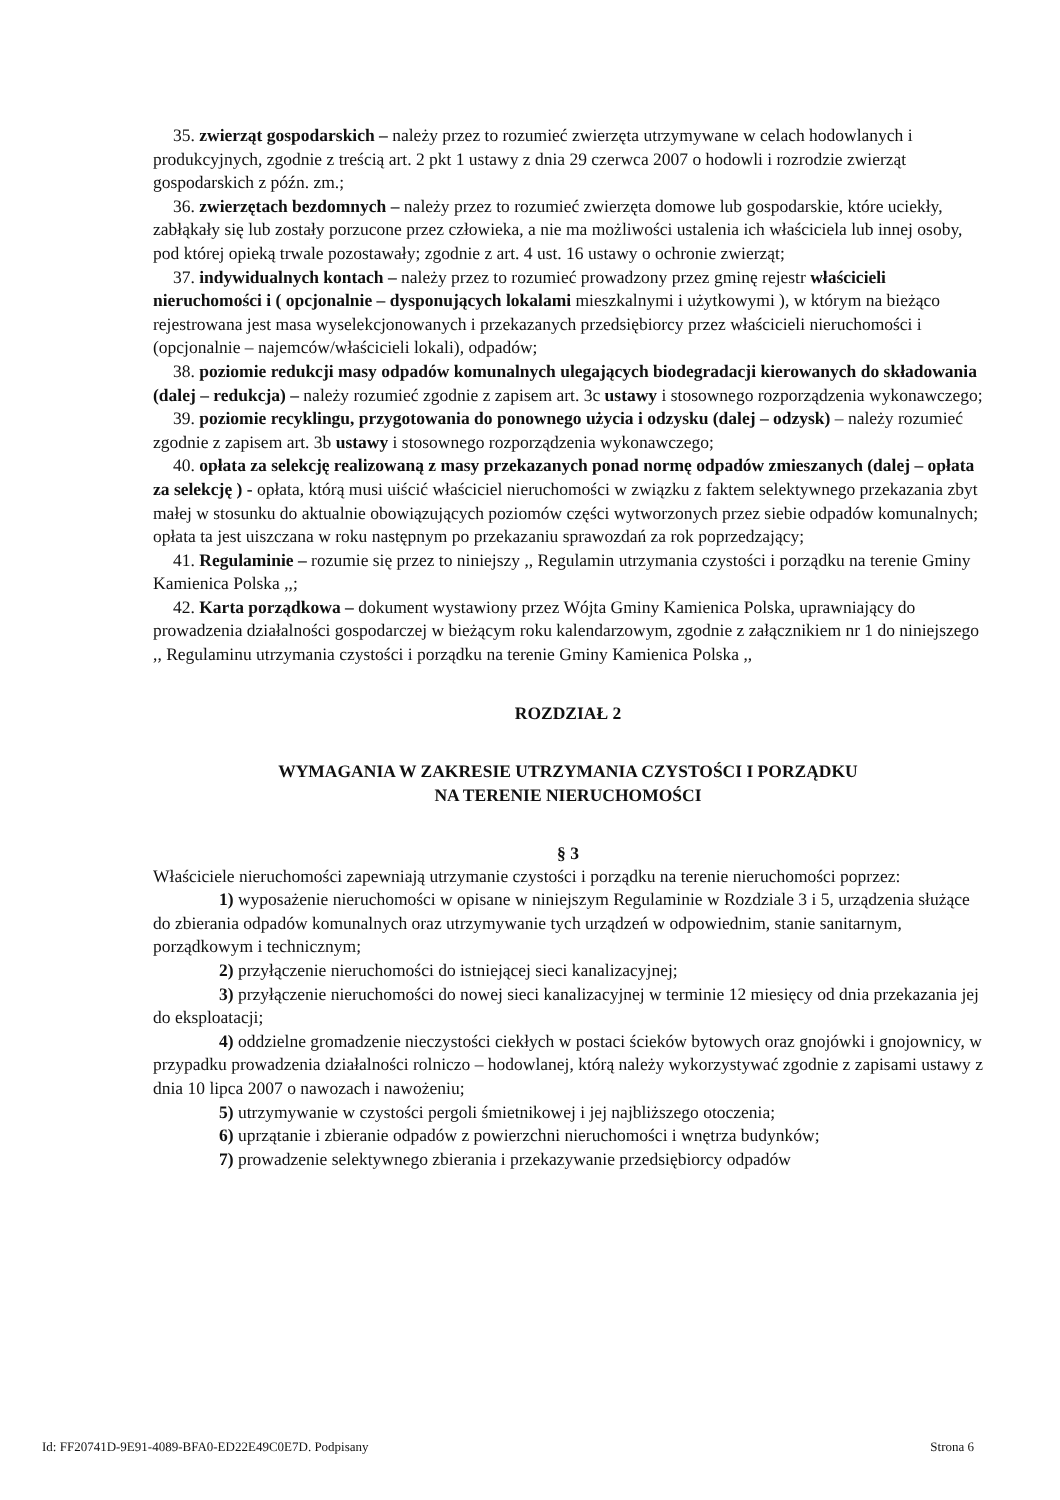35. zwierząt gospodarskich – należy przez to rozumieć zwierzęta utrzymywane w celach hodowlanych i produkcyjnych, zgodnie z treścią art. 2 pkt 1 ustawy z dnia 29 czerwca 2007 o hodowli i rozrodzie zwierząt gospodarskich z późn. zm.;
36. zwierzętach bezdomnych – należy przez to rozumieć zwierzęta domowe lub gospodarskie, które uciekły, zabłąkały się lub zostały porzucone przez człowieka, a nie ma możliwości ustalenia ich właściciela lub innej osoby, pod której opieką trwale pozostawały; zgodnie z art. 4 ust. 16 ustawy o ochronie zwierząt;
37. indywidualnych kontach – należy przez to rozumieć prowadzony przez gminę rejestr właścicieli nieruchomości i ( opcjonalnie – dysponujących lokalami mieszkalnymi i użytkowymi ), w którym na bieżąco rejestrowana jest masa wyselekcjonowanych i przekazanych przedsiębiorcy przez właścicieli nieruchomości i (opcjonalnie – najemców/właścicieli lokali), odpadów;
38. poziomie redukcji masy odpadów komunalnych ulegających biodegradacji kierowanych do składowania (dalej – redukcja) – należy rozumieć zgodnie z zapisem art. 3c ustawy i stosownego rozporządzenia wykonawczego;
39. poziomie recyklingu, przygotowania do ponownego użycia i odzysku (dalej – odzysk) – należy rozumieć zgodnie z zapisem art. 3b ustawy i stosownego rozporządzenia wykonawczego;
40. opłata za selekcję realizowaną z masy przekazanych ponad normę odpadów zmieszanych (dalej – opłata za selekcję ) - opłata, którą musi uiścić właściciel nieruchomości w związku z faktem selektywnego przekazania zbyt małej w stosunku do aktualnie obowiązujących poziomów części wytworzonych przez siebie odpadów komunalnych; opłata ta jest uiszczana w roku następnym po przekazaniu sprawozdań za rok poprzedzający;
41. Regulaminie – rozumie się przez to niniejszy ,, Regulamin utrzymania czystości i porządku na terenie Gminy Kamienica Polska ,,;
42. Karta porządkowa – dokument wystawiony przez Wójta Gminy Kamienica Polska, uprawniający do prowadzenia działalności gospodarczej w bieżącym roku kalendarzowym, zgodnie z załącznikiem nr 1 do niniejszego ,, Regulaminu utrzymania czystości i porządku na terenie Gminy Kamienica Polska ,,
ROZDZIAŁ 2
WYMAGANIA W ZAKRESIE UTRZYMANIA CZYSTOŚCI I PORZĄDKU
NA TERENIE NIERUCHOMOŚCI
§ 3
Właściciele nieruchomości zapewniają utrzymanie czystości i porządku na terenie nieruchomości poprzez:
1) wyposażenie nieruchomości w opisane w niniejszym Regulaminie w Rozdziale 3 i 5, urządzenia służące do zbierania odpadów komunalnych oraz utrzymywanie tych urządzeń w odpowiednim, stanie sanitarnym, porządkowym i technicznym;
2) przyłączenie nieruchomości do istniejącej sieci kanalizacyjnej;
3) przyłączenie nieruchomości do nowej sieci kanalizacyjnej w terminie 12 miesięcy od dnia przekazania jej do eksploatacji;
4) oddzielne gromadzenie nieczystości ciekłych w postaci ścieków bytowych oraz gnojówki i gnojownicy, w przypadku prowadzenia działalności rolniczo – hodowlanej, którą należy wykorzystywać zgodnie z zapisami ustawy z dnia 10 lipca 2007 o nawozach i nawożeniu;
5) utrzymywanie w czystości pergoli śmietnikowej i jej najbliższego otoczenia;
6) uprzątanie i zbieranie odpadów z powierzchni nieruchomości i wnętrza budynków;
7) prowadzenie selektywnego zbierania i przekazywanie przedsiębiorcy odpadów
Id: FF20741D-9E91-4089-BFA0-ED22E49C0E7D. Podpisany Strona 6